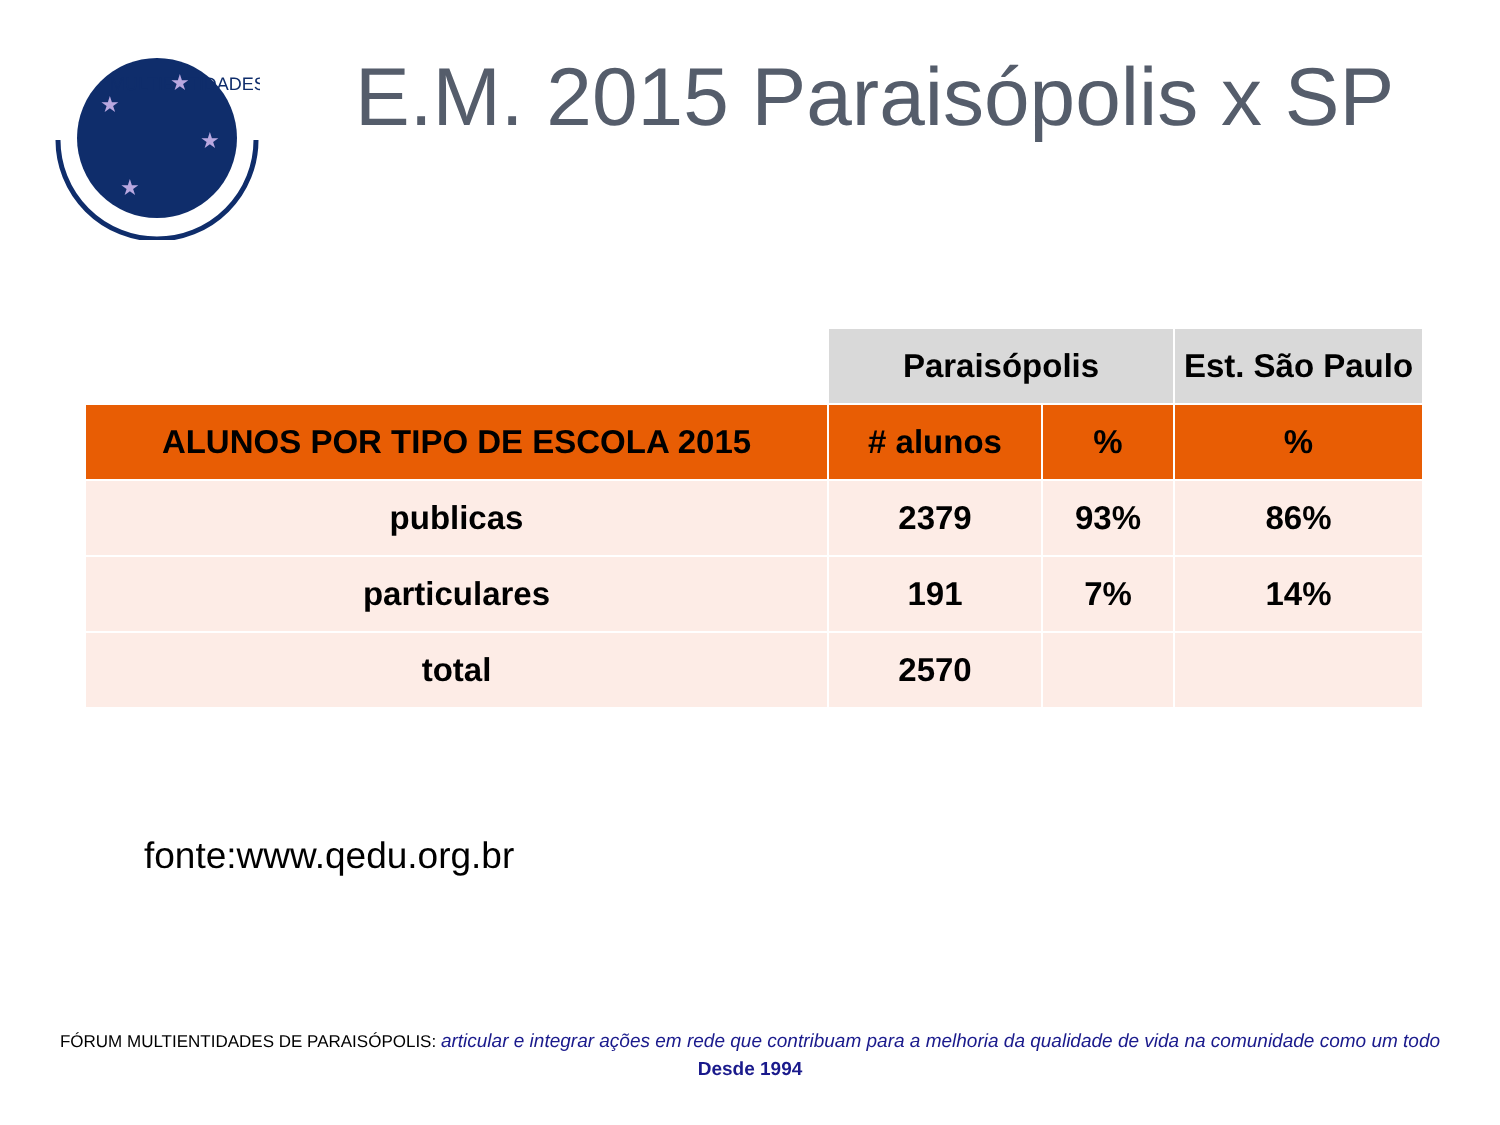MULTIENTIDADES
★
★
★
★
E.M. 2015 Paraisópolis x SP
| | Paraisópolis | | Est. São Paulo |
| --- | --- | --- | --- |
| ALUNOS POR TIPO DE ESCOLA 2015 | # alunos | % | % |
| publicas | 2379 | 93% | 86% |
| particulares | 191 | 7% | 14% |
| total | 2570 | | |
fonte:www.qedu.org.br
FÓRUM MULTIENTIDADES DE PARAISÓPOLIS: articular e integrar ações em rede que contribuam para a melhoria da qualidade de vida na comunidade como um todo
Desde 1994